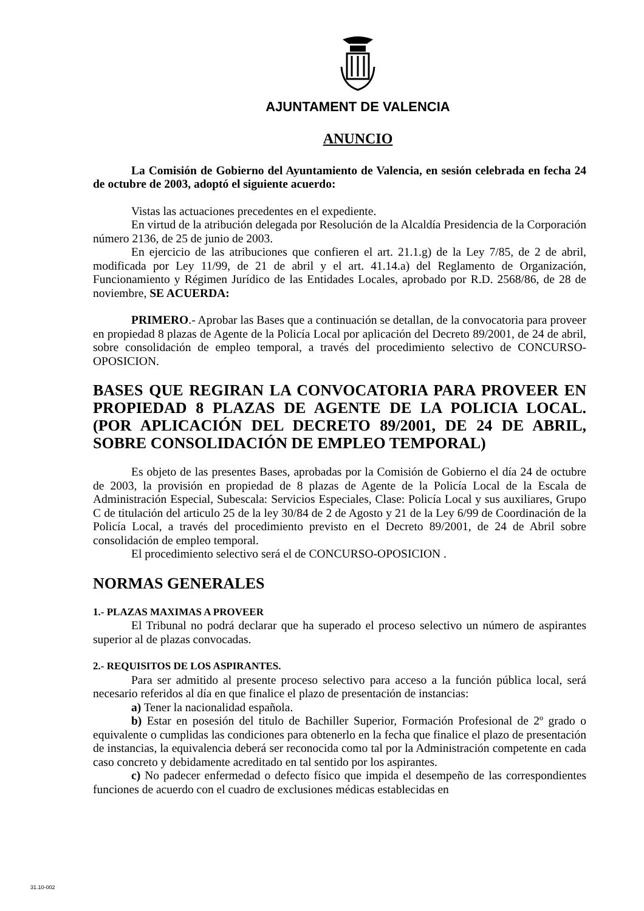AJUNTAMENT DE VALENCIA
ANUNCIO
La Comisión de Gobierno del Ayuntamiento de Valencia, en sesión celebrada en fecha 24 de octubre de 2003, adoptó el siguiente acuerdo:
Vistas las actuaciones precedentes en el expediente.
En virtud de la atribución delegada por Resolución de la Alcaldía Presidencia de la Corporación número 2136, de 25 de junio de 2003.
En ejercicio de las atribuciones que confieren el art. 21.1.g) de la Ley 7/85, de 2 de abril, modificada por Ley 11/99, de 21 de abril y el art. 41.14.a) del Reglamento de Organización, Funcionamiento y Régimen Jurídico de las Entidades Locales, aprobado por R.D. 2568/86, de 28 de noviembre, SE ACUERDA:
PRIMERO.- Aprobar las Bases que a continuación se detallan, de la convocatoria para proveer en propiedad 8 plazas de Agente de la Policía Local por aplicación del Decreto 89/2001, de 24 de abril, sobre consolidación de empleo temporal, a través del procedimiento selectivo de CONCURSO-OPOSICION.
BASES QUE REGIRAN LA CONVOCATORIA PARA PROVEER EN PROPIEDAD 8 PLAZAS DE AGENTE DE LA POLICIA LOCAL. (POR APLICACIÓN DEL DECRETO 89/2001, DE 24 DE ABRIL, SOBRE CONSOLIDACIÓN DE EMPLEO TEMPORAL)
Es objeto de las presentes Bases, aprobadas por la Comisión de Gobierno el día 24 de octubre de 2003, la provisión en propiedad de 8 plazas de Agente de la Policía Local de la Escala de Administración Especial, Subescala: Servicios Especiales, Clase: Policía Local y sus auxiliares, Grupo C de titulación del articulo 25 de la ley 30/84 de 2 de Agosto y 21 de la Ley 6/99 de Coordinación de la Policía Local, a través del procedimiento previsto en el Decreto 89/2001, de 24 de Abril sobre consolidación de empleo temporal.
El procedimiento selectivo será el de CONCURSO-OPOSICION .
NORMAS GENERALES
1.- PLAZAS MAXIMAS A PROVEER
El Tribunal no podrá declarar que ha superado el proceso selectivo un número de aspirantes superior al de plazas convocadas.
2.- REQUISITOS DE LOS ASPIRANTES.
Para ser admitido al presente proceso selectivo para acceso a la función pública local, será necesario referidos al día en que finalice el plazo de presentación de instancias:
a) Tener la nacionalidad española.
b) Estar en posesión del titulo de Bachiller Superior, Formación Profesional de 2º grado o equivalente o cumplidas las condiciones para obtenerlo en la fecha que finalice el plazo de presentación de instancias, la equivalencia deberá ser reconocida como tal por la Administración competente en cada caso concreto y debidamente acreditado en tal sentido por los aspirantes.
c) No padecer enfermedad o defecto físico que impida el desempeño de las correspondientes funciones de acuerdo con el cuadro de exclusiones médicas establecidas en
31.10-002